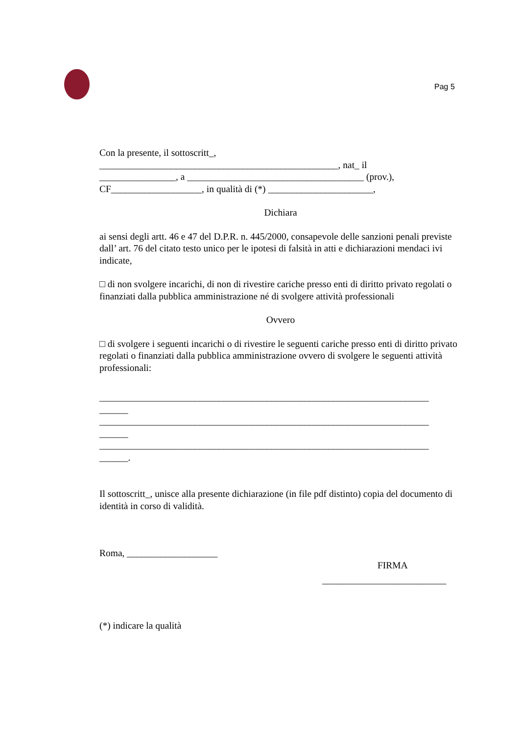Pag 5
Con la presente, il sottoscritt_,
__________________________________________________, nat_ il
________________, a _____________________________________ (prov.),
CF___________________, in qualità di (*) ______________________,
Dichiara
ai sensi degli artt. 46 e 47 del D.P.R. n. 445/2000, consapevole delle sanzioni penali previste dall’ art. 76 del citato testo unico per le ipotesi di falsità in atti e dichiarazioni mendaci ivi indicate,
□ di non svolgere incarichi, di non di rivestire cariche presso enti di diritto privato regolati o finanziati dalla pubblica amministrazione né di svolgere attività professionali
Ovvero
□ di svolgere i seguenti incarichi o di rivestire le seguenti cariche presso enti di diritto privato regolati o finanziati dalla pubblica amministrazione ovvero di svolgere le seguenti attività professionali:
_____________________________________________________________________
______
_____________________________________________________________________
______
_____________________________________________________________________
______.
Il sottoscritt_, unisce alla presente dichiarazione (in file pdf distinto) copia del documento di identità in corso di validità.
Roma, ___________________
FIRMA
__________________________
(*) indicare la qualità